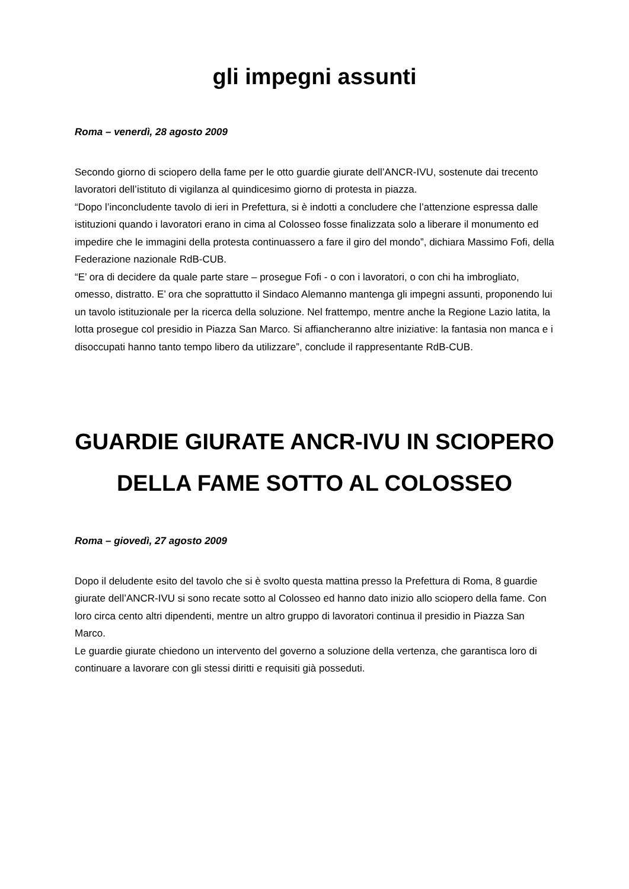gli impegni assunti
Roma – venerdì, 28 agosto 2009
Secondo giorno di sciopero della fame per le otto guardie giurate dell’ANCR-IVU, sostenute dai trecento lavoratori dell’istituto di vigilanza al quindicesimo giorno di protesta in piazza.
“Dopo l’inconcludente tavolo di ieri in Prefettura, si è indotti a concludere che l’attenzione espressa dalle istituzioni quando i lavoratori erano in cima al Colosseo fosse finalizzata solo a liberare il monumento ed impedire che le immagini della protesta continuassero a fare il giro del mondo”, dichiara Massimo Fofi, della Federazione nazionale RdB-CUB.
“E’ ora di decidere da quale parte stare – prosegue Fofi - o con i lavoratori, o con chi ha imbrogliato, omesso, distratto. E’ ora che soprattutto il Sindaco Alemanno mantenga gli impegni assunti, proponendo lui un tavolo istituzionale per la ricerca della soluzione. Nel frattempo, mentre anche la Regione Lazio latita, la lotta prosegue col presidio in Piazza San Marco. Si affiancheranno altre iniziative: la fantasia non manca e i disoccupati hanno tanto tempo libero da utilizzare”, conclude il rappresentante RdB-CUB.
GUARDIE GIURATE ANCR-IVU IN SCIOPERO DELLA FAME SOTTO AL COLOSSEO
Roma – giovedì, 27 agosto 2009
Dopo il deludente esito del tavolo che si è svolto questa mattina presso la Prefettura di Roma, 8 guardie giurate dell’ANCR-IVU si sono recate sotto al Colosseo ed hanno dato inizio allo sciopero della fame. Con loro circa cento altri dipendenti, mentre un altro gruppo di lavoratori continua il presidio in Piazza San Marco.
Le guardie giurate chiedono un intervento del governo a soluzione della vertenza, che garantisca loro di continuare a lavorare con gli stessi diritti e requisiti già posseduti.